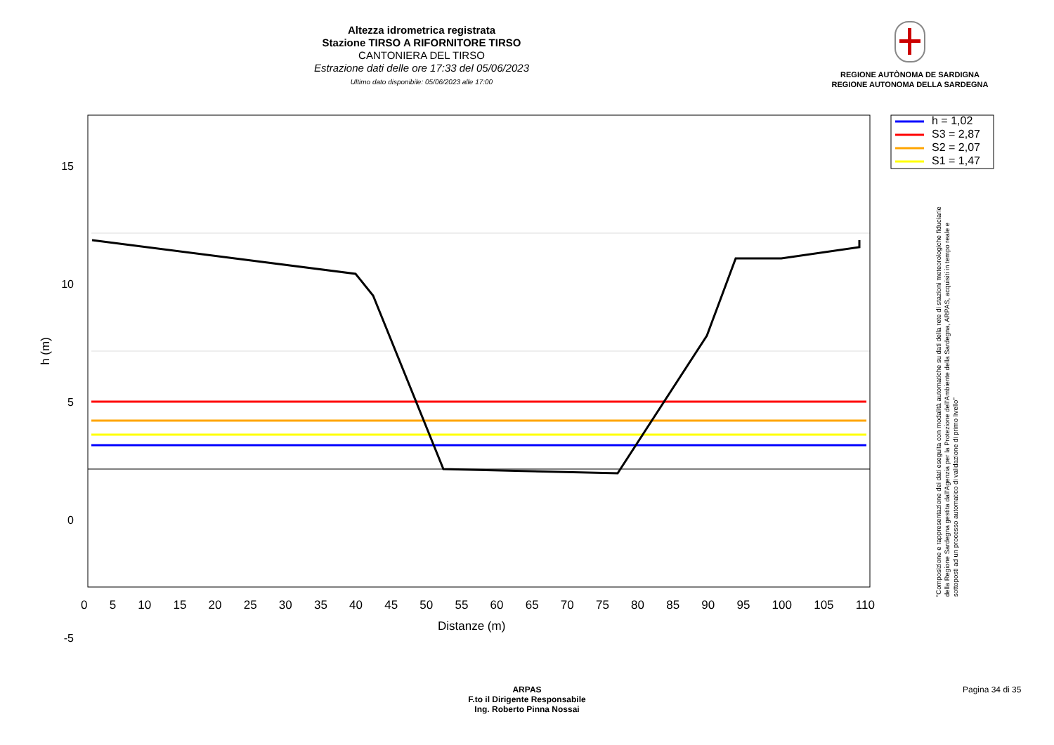Altezza idrometrica registrata
Stazione TIRSO A RIFORNITORE TIRSO
CANTONIERA DEL TIRSO
Estrazione dati delle ore 17:33 del 05/06/2023
Ultimo dato disponibile: 05/06/2023 alle 17:00
REGIONE AUTÒNOMA DE SARDIGNA
REGIONE AUTONOMA DELLA SARDEGNA
h = 1,02
S3 = 2,87
S2 = 2,07
S1 = 1,47
15
10
5
0
-5
h (m)
0 5 10 15 20 25 30 35 40 45 50 55 60 65 70 75 80 85 90 95 100 105 110
Distanze (m)
"Composizione e rappresentazione dei dati eseguita con modalità automatiche su dati della rete di stazioni meteorologiche fiduciarie della Regione Sardegna gestita dall'Agenzia per la Protezione dell'Ambiente della Sardegna, ARPAS, acquisiti in tempo reale e sottoposti ad un processo automatico di validazione di primo livello"
ARPAS
F.to il Dirigente Responsabile
Ing. Roberto Pinna Nossai
Pagina 34 di 35